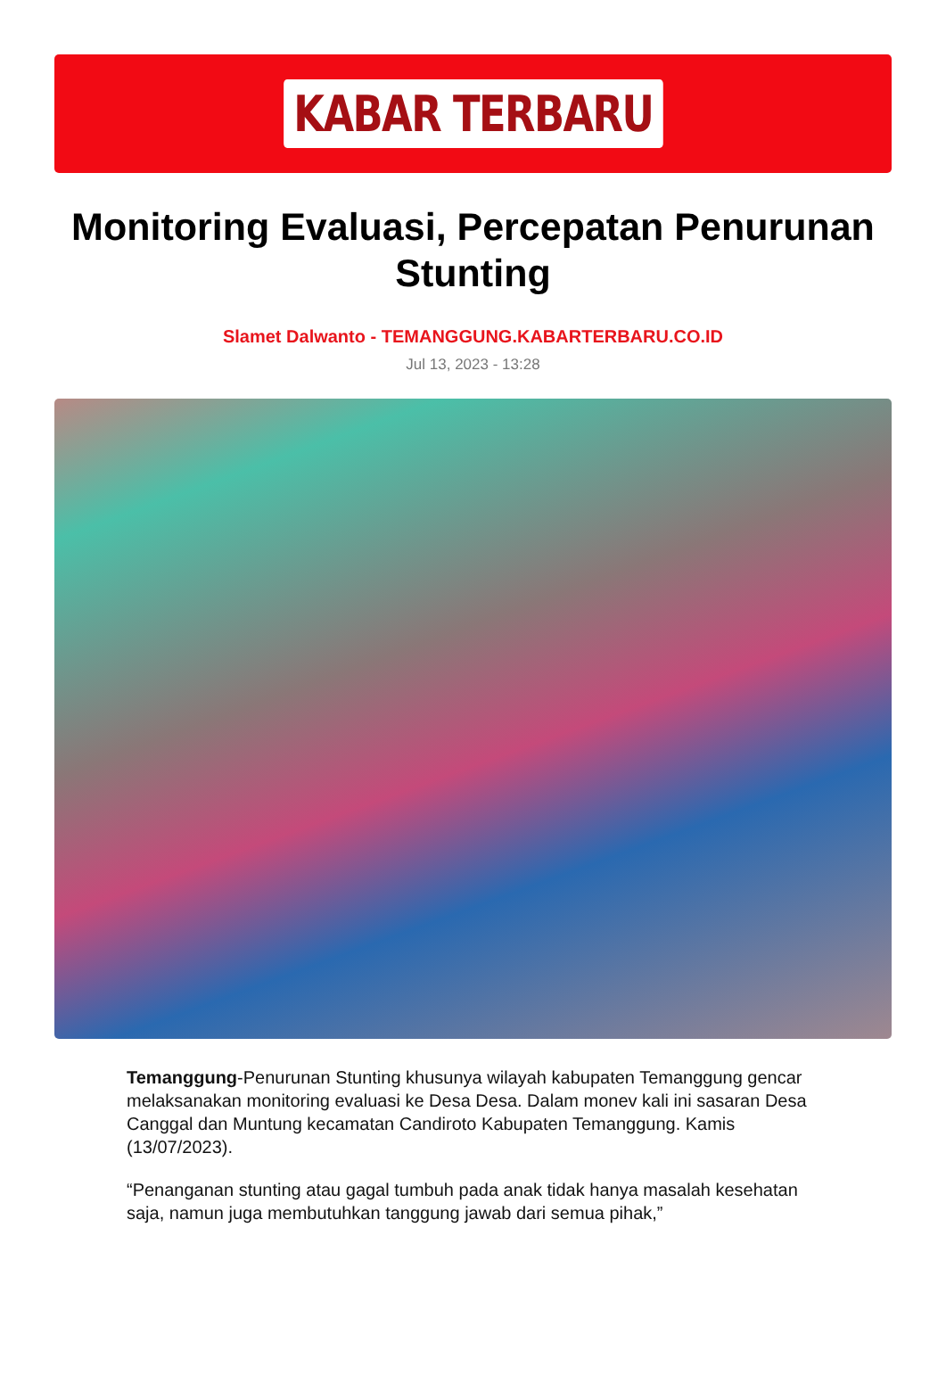KABAR TERBARU
Monitoring Evaluasi, Percepatan Penurunan Stunting
Slamet Dalwanto - TEMANGGUNG.KABARTERBARU.CO.ID
Jul 13, 2023 - 13:28
Temanggung-Penurunan Stunting khusunya wilayah kabupaten Temanggung gencar melaksanakan monitoring evaluasi ke Desa Desa. Dalam monev kali ini sasaran Desa Canggal dan Muntung kecamatan Candiroto Kabupaten Temanggung. Kamis (13/07/2023).
“Penanganan stunting atau gagal tumbuh pada anak tidak hanya masalah kesehatan saja, namun juga membutuhkan tanggung jawab dari semua pihak,”